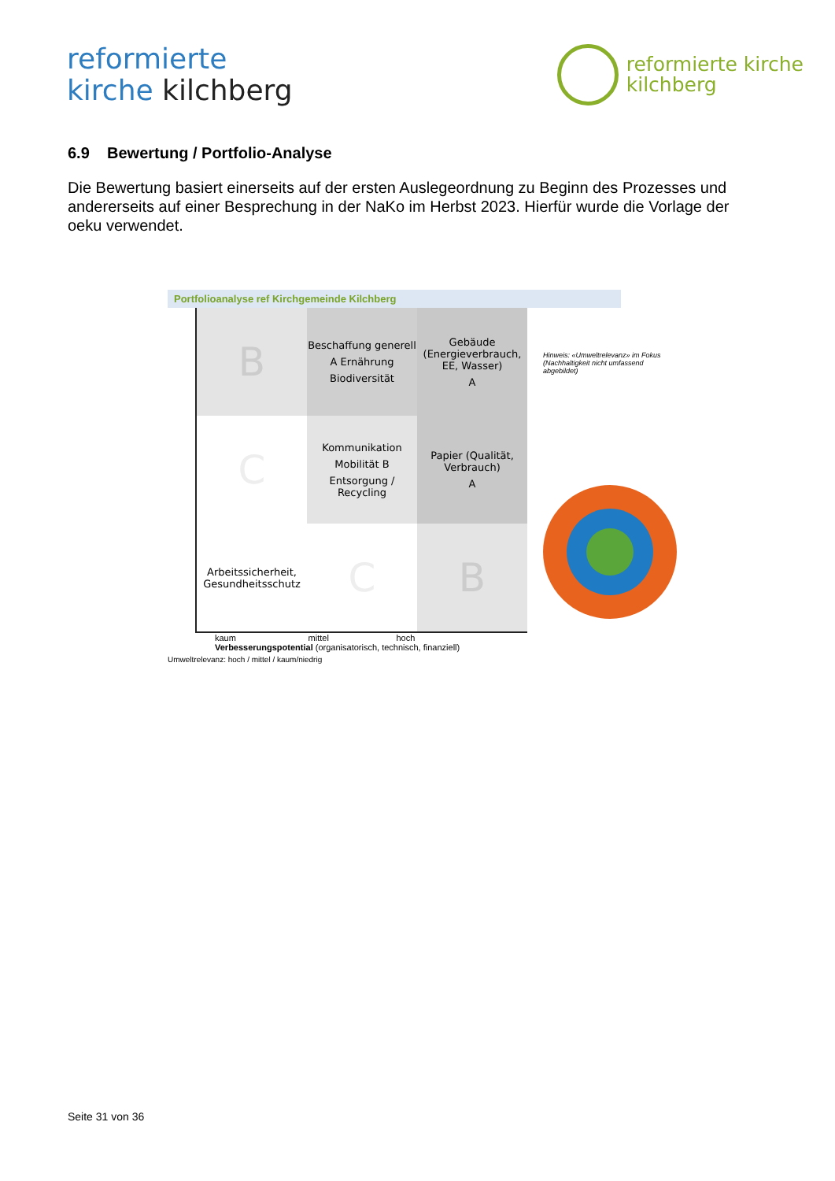reformierte
kirche kilchberg
reformierte kirche
kilchberg
6.9 Bewertung / Portfolio-Analyse
Die Bewertung basiert einerseits auf der ersten Auslegeordnung zu Beginn des Prozesses und andererseits auf einer Besprechung in der NaKo im Herbst 2023. Hierfür wurde die Vorlage der oeku verwendet.
Portfolioanalyse ref Kirchgemeinde Kilchberg
B
Beschaffung generell
A Ernährung
Biodiversität
Gebäude (Energieverbrauch, EE, Wasser)
A
C
Kommunikation
Mobilität B
Entsorgung / Recycling
Papier (Qualität, Verbrauch)
A
Arbeitssicherheit, Gesundheitsschutz
C
B
kaum mittel hoch
Verbesserungspotential (organisatorisch, technisch, finanziell)
Umweltrelevanz: hoch / mittel / kaum/niedrig
Hinweis: «Umweltrelevanz» im Fokus (Nachhaltigkeit nicht umfassend abgebildet)
Seite 31 von 36